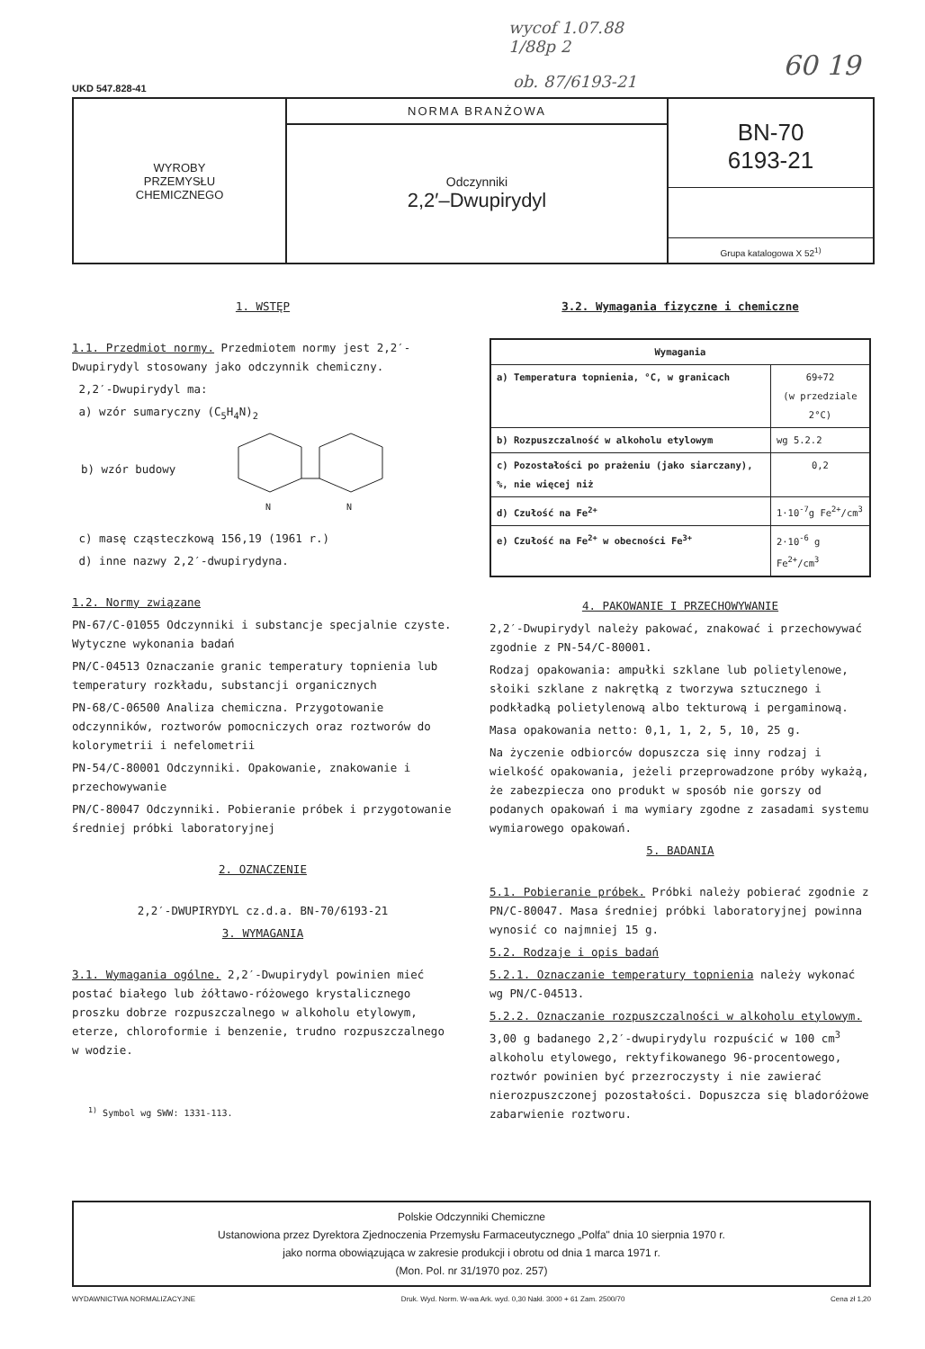wycof 1.07.88
1/88p 2
60 19
ob. 87/6193-21
UKD 547.828-41
WYROBY
PRZEMYSŁU
CHEMICZNEGO
NORMA BRANŻOWA
Odczynniki
2,2′–Dwupirydyl
BN-70
6193-21
Grupa katalogowa X 52<sup>1)</sup>
1. WSTĘP
1.1. Przedmiot normy. Przedmiotem normy jest 2,2′-Dwupirydyl stosowany jako odczynnik chemiczny.
2,2′-Dwupirydyl ma:
a) wzór sumaryczny (C<sub>5</sub>H<sub>4</sub>N)<sub>2</sub>
b) wzór budowy
N
N
c) masę cząsteczkową 156,19 (1961 r.)
d) inne nazwy 2,2′-dwupirydyna.
1.2. Normy związane
PN-67/C-01055 Odczynniki i substancje specjalnie czyste. Wytyczne wykonania badań
PN/C-04513 Oznaczanie granic temperatury topnienia lub temperatury rozkładu, substancji organicznych
PN-68/C-06500 Analiza chemiczna. Przygotowanie odczynników, roztworów pomocniczych oraz roztworów do kolorymetrii i nefelometrii
PN-54/C-80001 Odczynniki. Opakowanie, znakowanie i przechowywanie
PN/C-80047 Odczynniki. Pobieranie próbek i przygotowanie średniej próbki laboratoryjnej
2. OZNACZENIE
2,2′-DWUPIRYDYL cz.d.a. BN-70/6193-21
3. WYMAGANIA
3.1. Wymagania ogólne. 2,2′-Dwupirydyl powinien mieć postać białego lub żółtawo-różowego krystalicznego proszku dobrze rozpuszczalnego w alkoholu etylowym, eterze, chloroformie i benzenie, trudno rozpuszczalnego w wodzie.
<sup>1)</sup> Symbol wg SWW: 1331-113.
3.2. Wymagania fizyczne i chemiczne
| Wymagania | |
| --- | --- |
| a) Temperatura topnienia, °C, w granicach | 69÷72 (w przedziale 2°C) |
| b) Rozpuszczalność w alkoholu etylowym | wg 5.2.2 |
| c) Pozostałości po prażeniu (jako siarczany), %, nie więcej niż | 0,2 |
| d) Czułość na Fe<sup>2+</sup> | 1·10<sup>-7</sup>g Fe<sup>2+</sup>/cm<sup>3</sup> |
| e) Czułość na Fe<sup>2+</sup> w obecności Fe<sup>3+</sup> | 2·10<sup>-6</sup> g Fe<sup>2+</sup>/cm<sup>3</sup> |
4. PAKOWANIE I PRZECHOWYWANIE
2,2′-Dwupirydyl należy pakować, znakować i przechowywać zgodnie z PN-54/C-80001.
Rodzaj opakowania: ampułki szklane lub polietylenowe, słoiki szklane z nakrętką z tworzywa sztucznego i podkładką polietylenową albo tekturową i pergaminową.
Masa opakowania netto: 0,1, 1, 2, 5, 10, 25 g.
Na życzenie odbiorców dopuszcza się inny rodzaj i wielkość opakowania, jeżeli przeprowadzone próby wykażą, że zabezpiecza ono produkt w sposób nie gorszy od podanych opakowań i ma wymiary zgodne z zasadami systemu wymiarowego opakowań.
5. BADANIA
5.1. Pobieranie próbek. Próbki należy pobierać zgodnie z PN/C-80047. Masa średniej próbki laboratoryjnej powinna wynosić co najmniej 15 g.
5.2. Rodzaje i opis badań
5.2.1. Oznaczanie temperatury topnienia należy wykonać wg PN/C-04513.
5.2.2. Oznaczanie rozpuszczalności w alkoholu etylowym. 3,00 g badanego 2,2′-dwupirydylu rozpuścić w 100 cm<sup>3</sup> alkoholu etylowego, rektyfikowanego 96-procentowego, roztwór powinien być przezroczysty i nie zawierać nierozpuszczonej pozostałości. Dopuszcza się bladoróżowe zabarwienie roztworu.
Polskie Odczynniki Chemiczne
Ustanowiona przez Dyrektora Zjednoczenia Przemysłu Farmaceutycznego „Polfa" dnia 10 sierpnia 1970 r.
jako norma obowiązująca w zakresie produkcji i obrotu od dnia 1 marca 1971 r.
(Mon. Pol. nr 31/1970 poz. 257)
WYDAWNICTWA NORMALIZACYJNE Druk. Wyd. Norm. W-wa Ark. wyd. 0,30 Nakł. 3000 + 61 Zam. 2500/70 Cena zł 1,20